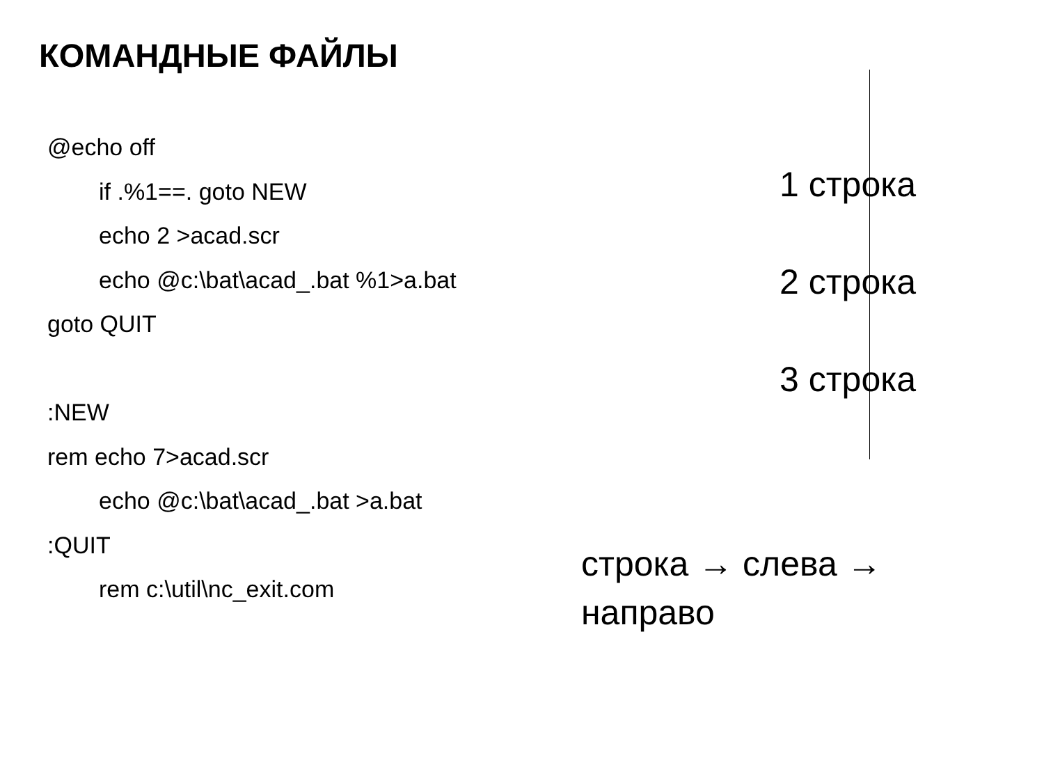КОМАНДНЫЕ ФАЙЛЫ
@echo off
if .%1==. goto NEW
echo 2 >acad.scr
echo @c:\bat\acad_.bat %1>a.bat
goto QUIT
:NEW
rem echo 7>acad.scr
echo @c:\bat\acad_.bat >a.bat
:QUIT
rem c:\util\nc_exit.com
1 строка
2 строка
3 строка
строка → слева → направо